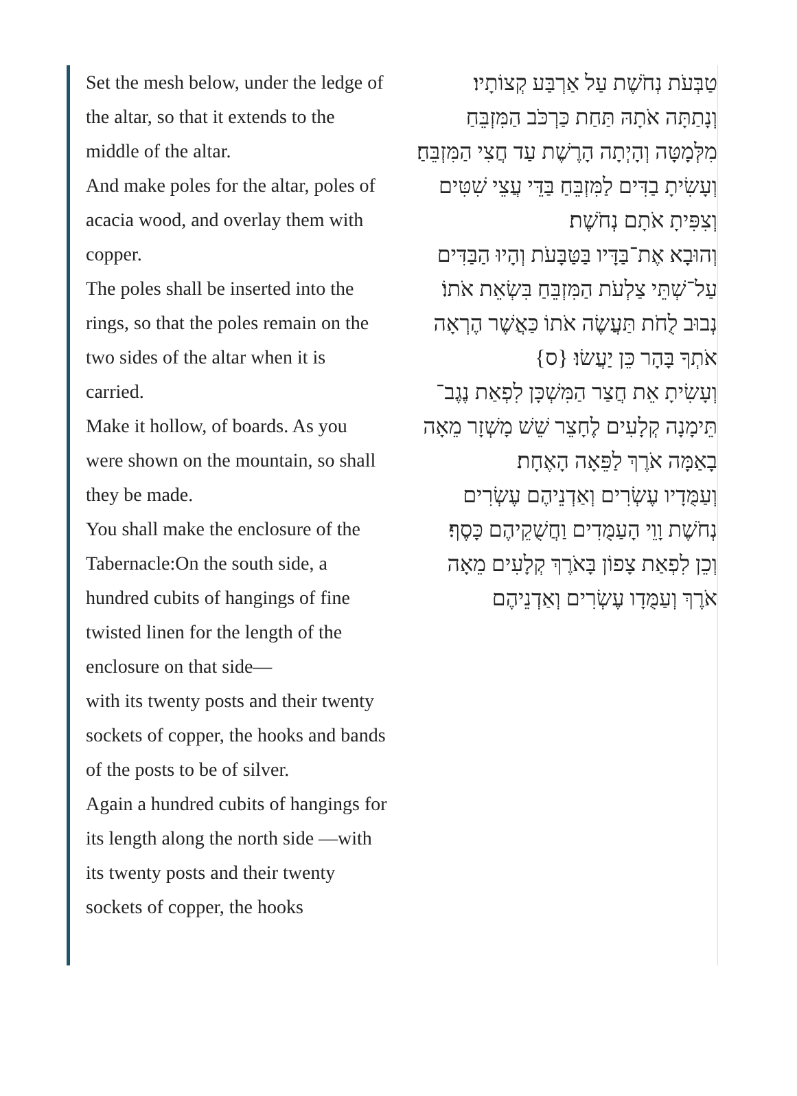Set the mesh below, under the ledge of the altar, so that it extends to the middle of the altar.
And make poles for the altar, poles of acacia wood, and overlay them with copper.
The poles shall be inserted into the rings, so that the poles remain on the two sides of the altar when it is carried.
Make it hollow, of boards. As you were shown on the mountain, so shall they be made.
You shall make the enclosure of the Tabernacle:On the south side, a hundred cubits of hangings of fine twisted linen for the length of the enclosure on that side—
with its twenty posts and their twenty sockets of copper, the hooks and bands of the posts to be of silver.
Again a hundred cubits of hangings for its length along the north side —with its twenty posts and their twenty sockets of copper, the hooks
טַבְּעֹת נְחֹשֶׁת עַל אַרְבַּע קְצוֹתָיו׃
וְנָתַתָּה אֹתָהּ תַּחַת כַּרְכֹּב הַמִּזְבֵּחַ מִלְּמָטָּה וְהָיְתָה הָרֶשֶׁת עַד חֲצִי הַמִּזְבֵּחַ׃
וְעָשִׂיתָ בַדִּים לַמִּזְבֵּחַ בַּדֵּי עֲצֵי שִׁטִּים וְצִפִּיתָ אֹתָם נְחֹשֶׁת׃
וְהוּבָא אֶת־בַּדָּיו בַּטַּבָּעֹת וְהָיוּ הַבַּדִּים עַל־שְׁתֵּי צַלְעֹת הַמִּזְבֵּחַ בִּשְׂאֵת אֹתוֹ׃
נְבוּב לֻחֹת תַּעֲשֶׂה אֹתוֹ כַּאֲשֶׁר הֶרְאָה אֹתְךָ בָּהָר כֵּן יַעֲשׂוּ׃ {ס}
וְעָשִׂיתָ אֵת חֲצַר הַמִּשְׁכָּן לִפְאַת נֶגֶב־תֵּימָנָה קְלָעִים לֶחָצֵר שֵׁשׁ מָשְׁזָר מֵאָה בָאַמָּה אֹרֶךְ לַפֵּאָה הָאֶחָת׃
וְעַמֻּדָיו עֶשְׂרִים וְאַדְנֵיהֶם עֶשְׂרִים נְחֹשֶׁת וָוֵי הָעַמֻּדִים וַחֲשֻׁקֵיהֶם כָּסֶף׃
וְכֵן לִפְאַת צָפוֹן בָּאֹרֶךְ קְלָעִים מֵאָה אֹרֶךְ וְעַמֻּדָו עֶשְׂרִים וְאַדְנֵיהֶם